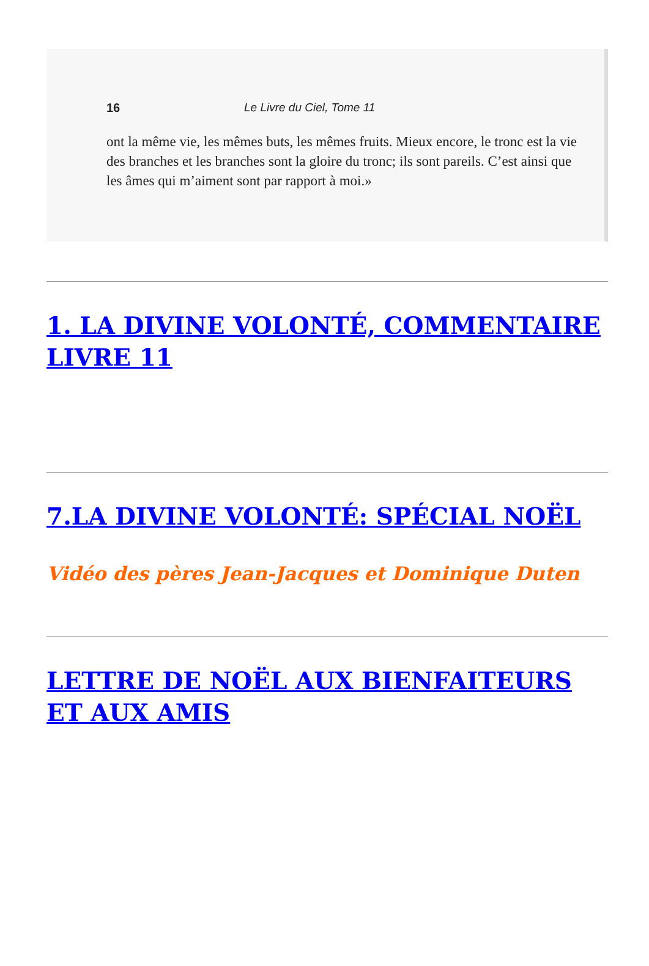16 Le Livre du Ciel, Tome 11
ont la même vie, les mêmes buts, les mêmes fruits. Mieux encore, le tronc est la vie des branches et les branches sont la gloire du tronc; ils sont pareils. C’est ainsi que les âmes qui m’aiment sont par rapport à moi.»
1. LA DIVINE VOLONTÉ, COMMENTAIRE LIVRE 11
7.LA DIVINE VOLONTÉ: SPÉCIAL NOËL
Vidéo des pères Jean-Jacques et Dominique Duten
LETTRE DE NOËL AUX BIENFAITEURS ET AUX AMIS